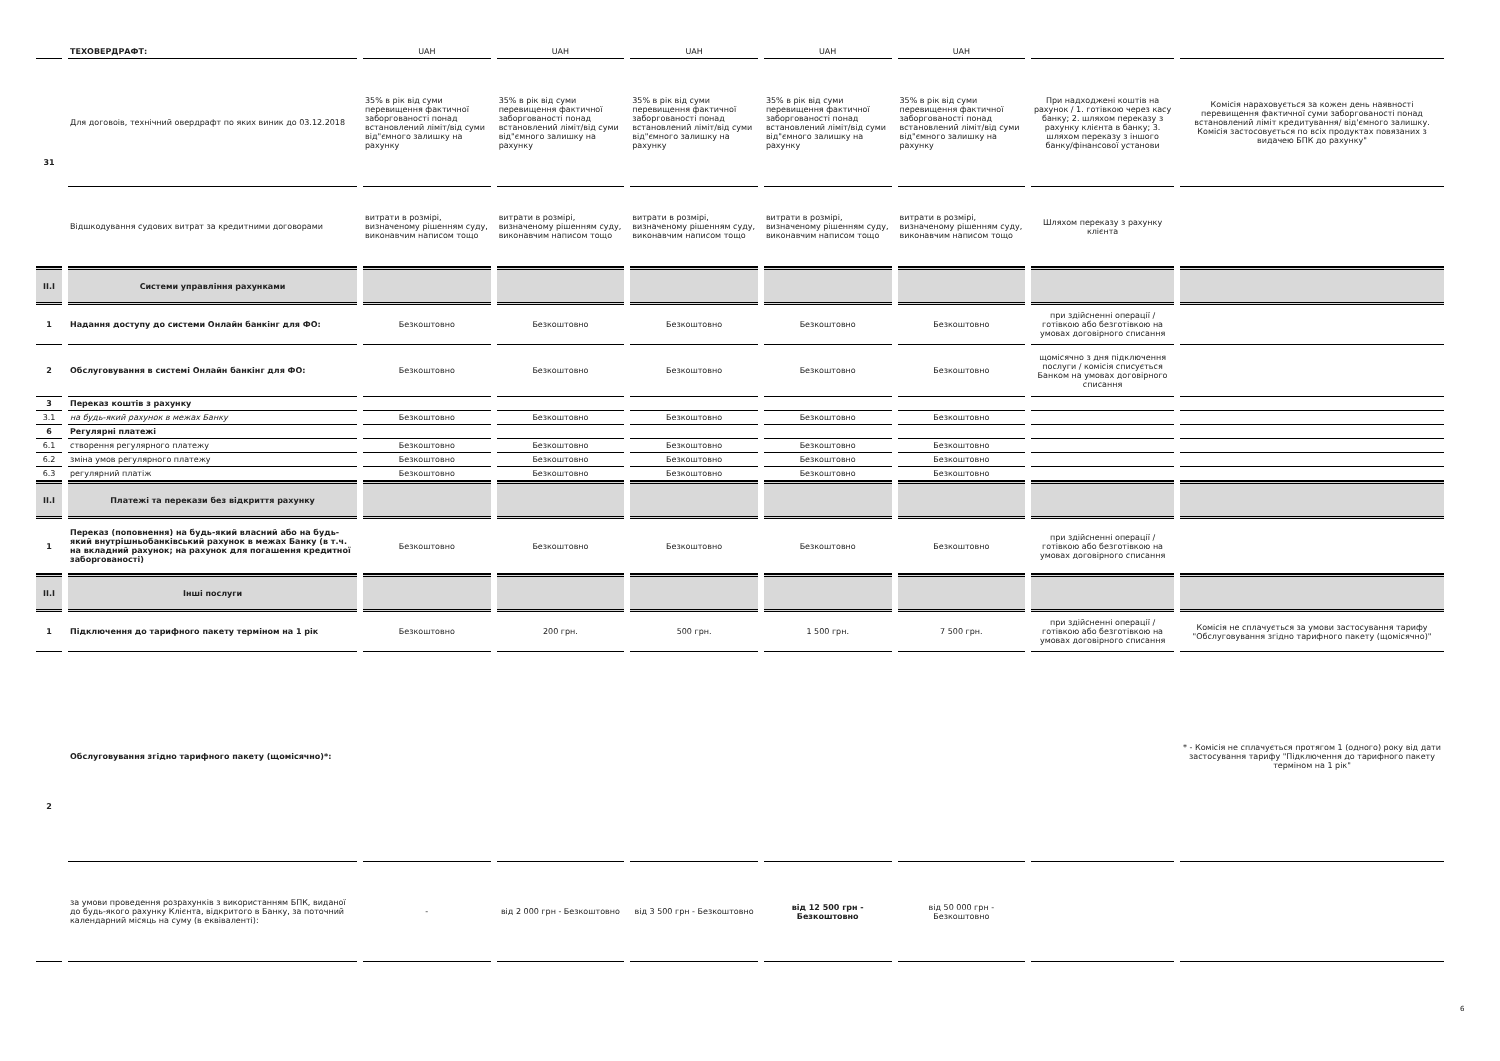| | ТЕХОВЕРДРАФТ: | UAH | UAH | UAH | UAH | UAH | | |
| 31 | Для договоів, технічний овердрафт по яких виник до 03.12.2018 | 35% в рік від суми перевищення фактичної заборгованості понад встановлений ліміт/від суми від"ємного залишку на рахунку | 35% в рік від суми перевищення фактичної заборгованості понад встановлений ліміт/від суми від"ємного залишку на рахунку | 35% в рік від суми перевищення фактичної заборгованості понад встановлений ліміт/від суми від"ємного залишку на рахунку | 35% в рік від суми перевищення фактичної заборгованості понад встановлений ліміт/від суми від"ємного залишку на рахунку | 35% в рік від суми перевищення фактичної заборгованості понад встановлений ліміт/від суми від"ємного залишку на рахунку | При надходжені коштів на рахунок / 1. готівкою через касу банку; 2. шляхом переказу з рахунку клієнта в банку; 3. шляхом переказу з іншого банку/фінансової установи | Комісія нараховується за кожен день наявності перевищення фактичної суми заборгованості понад встановлений ліміт кредитування/ від'ємного залишку. Комісія застосовується по всіх продуктах повязаних з видачею БПК до рахунку" |
| | Відшкодування судових витрат за кредитними договорами | витрати в розмірі, визначеному рішенням суду, виконавчим написом тощо | витрати в розмірі, визначеному рішенням суду, виконавчим написом тощо | витрати в розмірі, визначеному рішенням суду, виконавчим написом тощо | витрати в розмірі, визначеному рішенням суду, виконавчим написом тощо | витрати в розмірі, визначеному рішенням суду, виконавчим написом тощо | Шляхом переказу з рахунку клієнта | |
| II.I | Системи управління рахунками | | | | | | | |
| 1 | Надання доступу до системи Онлайн банкінг для ФО: | Безкоштовно | Безкоштовно | Безкоштовно | Безкоштовно | Безкоштовно | при здійсненні операції / готівкою або безготівкою на умовах договірного списання | |
| 2 | Обслуговування в системі Онлайн банкінг для ФО: | Безкоштовно | Безкоштовно | Безкоштовно | Безкоштовно | Безкоштовно | щомісячно з дня підключення послуги / комісія списується Банком на умовах договірного списання | |
| 3 | Переказ коштів з рахунку | | | | | | | |
| 3.1 | на будь-який рахунок в межах Банку | Безкоштовно | Безкоштовно | Безкоштовно | Безкоштовно | Безкоштовно | | |
| 6 | Регулярні платежі | | | | | | | |
| 6.1 | створення регулярного платежу | Безкоштовно | Безкоштовно | Безкоштовно | Безкоштовно | Безкоштовно | | |
| 6.2 | зміна умов регулярного платежу | Безкоштовно | Безкоштовно | Безкоштовно | Безкоштовно | Безкоштовно | | |
| 6.3 | регулярний платіж | Безкоштовно | Безкоштовно | Безкоштовно | Безкоштовно | Безкоштовно | | |
| II.I | Платежі та перекази без відкриття рахунку | | | | | | | |
| 1 | Переказ (поповнення) на будь-який власний або на будь-який внутрішньобанківський рахунок в межах Банку (в т.ч. на вкладний рахунок; на рахунок для погашення кредитної заборгованості) | Безкоштовно | Безкоштовно | Безкоштовно | Безкоштовно | Безкоштовно | при здійсненні операції / готівкою або безготівкою на умовах договірного списання | |
| II.I | Інші послуги | | | | | | | |
| 1 | Підключення до тарифного пакету терміном на 1 рік | Безкоштовно | 200 грн. | 500 грн. | 1 500 грн. | 7 500 грн. | при здійсненні операції / готівкою або безготівкою на умовах договірного списання | Комісія не сплачується за умови застосування тарифу "Обслуговування згідно тарифного пакету (щомісячно)" |
| 2 | Обслуговування згідно тарифного пакету (щомісячно)*: | | | | | | | * - Комісія не сплачується протягом 1 (одного) року від дати застосування тарифу "Підключення до тарифного пакету терміном на 1 рік" |
| | за умови проведення розрахунків з використанням БПК, виданої до будь-якого рахунку Клієнта, відкритого в Банку, за поточний календарний місяць на суму (в еквіваленті): | - | від 2 000 грн - Безкоштовно | від 3 500 грн - Безкоштовно | від 12 500 грн - Безкоштовно | від 50 000 грн - Безкоштовно | | |
6